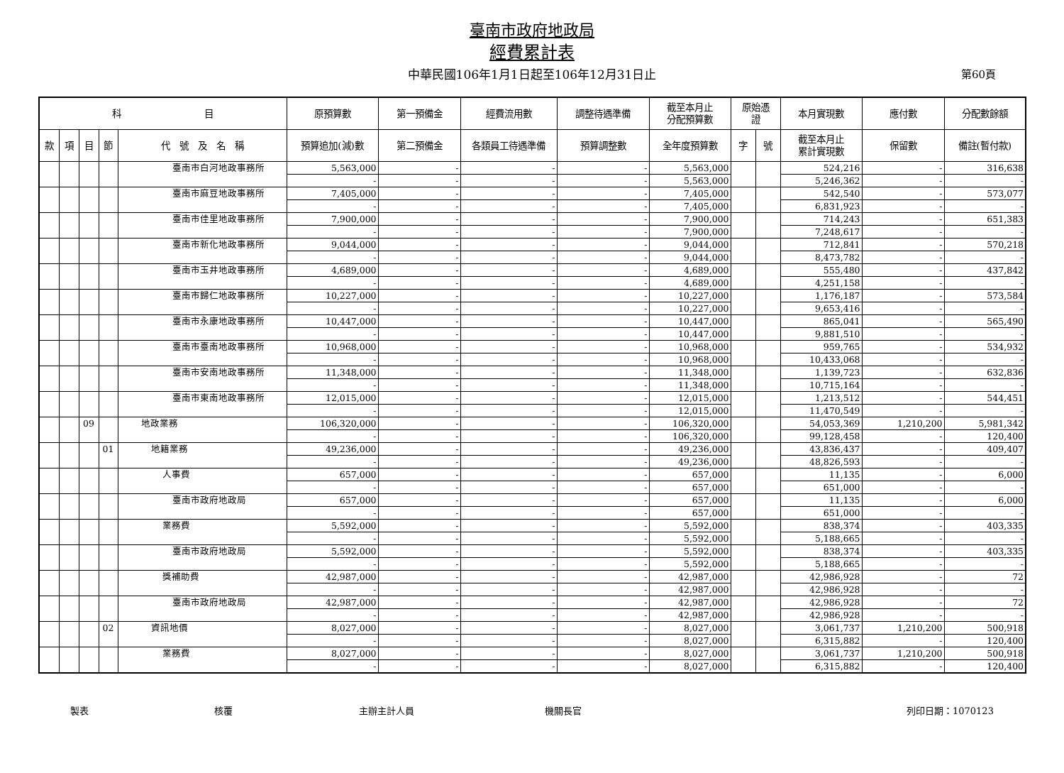臺南市政府地政局
經費累計表
中華民國106年1月1日起至106年12月31日止 第60頁
| 科 目 | | | | | 原預算數 | 第一預備金 | 經費流用數 | 調整待遇準備 | 截至本月止 分配預算數 | 原始憑 證 | | 本月實現數 | 應付數 | 分配數餘額 |
| --- | --- | --- | --- | --- | --- | --- | --- | --- | --- | --- | --- | --- | --- | --- |
| 款 | 項 | 目 | 節 | 代 號 及 名 稱 | 預算追加(減)數 | 第二預備金 | 各類員工待遇準備 | 預算調整數 | 全年度預算數 | 字 | 號 | 截至本月止 累計實現數 | 保留數 | 備註(暫付款) |
| | | | | 臺南市白河地政事務所 | 5,563,000 | - | - | - | 5,563,000 | | | 524,216 | - | 316,638 |
| | | | | | - | - | - | - | 5,563,000 | | | 5,246,362 | - | - |
| | | | | 臺南市麻豆地政事務所 | 7,405,000 | - | - | - | 7,405,000 | | | 542,540 | - | 573,077 |
| | | | | | - | - | - | - | 7,405,000 | | | 6,831,923 | - | - |
| | | | | 臺南市佳里地政事務所 | 7,900,000 | - | - | - | 7,900,000 | | | 714,243 | - | 651,383 |
| | | | | | - | - | - | - | 7,900,000 | | | 7,248,617 | - | - |
| | | | | 臺南市新化地政事務所 | 9,044,000 | - | - | - | 9,044,000 | | | 712,841 | - | 570,218 |
| | | | | | - | - | - | - | 9,044,000 | | | 8,473,782 | - | - |
| | | | | 臺南市玉井地政事務所 | 4,689,000 | - | - | - | 4,689,000 | | | 555,480 | - | 437,842 |
| | | | | | - | - | - | - | 4,689,000 | | | 4,251,158 | - | - |
| | | | | 臺南市歸仁地政事務所 | 10,227,000 | - | - | - | 10,227,000 | | | 1,176,187 | - | 573,584 |
| | | | | | - | - | - | - | 10,227,000 | | | 9,653,416 | - | - |
| | | | | 臺南市永康地政事務所 | 10,447,000 | - | - | - | 10,447,000 | | | 865,041 | - | 565,490 |
| | | | | | - | - | - | - | 10,447,000 | | | 9,881,510 | - | - |
| | | | | 臺南市臺南地政事務所 | 10,968,000 | - | - | - | 10,968,000 | | | 959,765 | - | 534,932 |
| | | | | | - | - | - | - | 10,968,000 | | | 10,433,068 | - | - |
| | | | | 臺南市安南地政事務所 | 11,348,000 | - | - | - | 11,348,000 | | | 1,139,723 | - | 632,836 |
| | | | | | - | - | - | - | 11,348,000 | | | 10,715,164 | - | - |
| | | | | 臺南市東南地政事務所 | 12,015,000 | - | - | - | 12,015,000 | | | 1,213,512 | - | 544,451 |
| | | | | | - | - | - | - | 12,015,000 | | | 11,470,549 | - | - |
| | | 09 | | 地政業務 | 106,320,000 | - | - | - | 106,320,000 | | | 54,053,369 | 1,210,200 | 5,981,342 |
| | | | | | - | - | - | - | 106,320,000 | | | 99,128,458 | - | 120,400 |
| | | | 01 | 地籍業務 | 49,236,000 | - | - | - | 49,236,000 | | | 43,836,437 | - | 409,407 |
| | | | | | - | - | - | - | 49,236,000 | | | 48,826,593 | - | - |
| | | | | 人事費 | 657,000 | - | - | - | 657,000 | | | 11,135 | - | 6,000 |
| | | | | | - | - | - | - | 657,000 | | | 651,000 | - | - |
| | | | | 臺南市政府地政局 | 657,000 | - | - | - | 657,000 | | | 11,135 | - | 6,000 |
| | | | | | - | - | - | - | 657,000 | | | 651,000 | - | - |
| | | | | 業務費 | 5,592,000 | - | - | - | 5,592,000 | | | 838,374 | - | 403,335 |
| | | | | | - | - | - | - | 5,592,000 | | | 5,188,665 | - | - |
| | | | | 臺南市政府地政局 | 5,592,000 | - | - | - | 5,592,000 | | | 838,374 | - | 403,335 |
| | | | | | - | - | - | - | 5,592,000 | | | 5,188,665 | - | - |
| | | | | 獎補助費 | 42,987,000 | - | - | - | 42,987,000 | | | 42,986,928 | - | 72 |
| | | | | | - | - | - | - | 42,987,000 | | | 42,986,928 | - | - |
| | | | | 臺南市政府地政局 | 42,987,000 | - | - | - | 42,987,000 | | | 42,986,928 | - | 72 |
| | | | | | - | - | - | - | 42,987,000 | | | 42,986,928 | - | - |
| | | | 02 | 資訊地價 | 8,027,000 | - | - | - | 8,027,000 | | | 3,061,737 | 1,210,200 | 500,918 |
| | | | | | - | - | - | - | 8,027,000 | | | 6,315,882 | - | 120,400 |
| | | | | 業務費 | 8,027,000 | - | - | - | 8,027,000 | | | 3,061,737 | 1,210,200 | 500,918 |
| | | | | | - | - | - | - | 8,027,000 | | | 6,315,882 | - | 120,400 |
製表 核覆 主辦主計人員 機關長官 列印日期：1070123